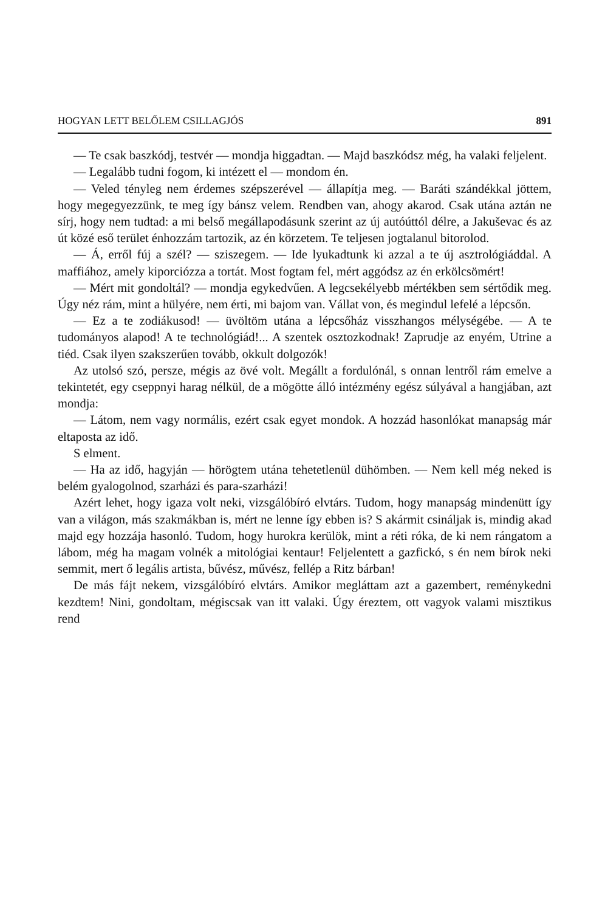HOGYAN LETT BELŐLEM CSILLAGJÓS 891
— Te csak baszkódj, testvér — mondja higgadtan. — Majd baszkódsz még, ha valaki feljelent.
— Legalább tudni fogom, ki intézett el — mondom én.
— Veled tényleg nem érdemes szépszerével — állapítja meg. — Baráti szándékkal jöttem, hogy megegyezzünk, te meg így bánsz velem. Rendben van, ahogy akarod. Csak utána aztán ne sírj, hogy nem tudtad: a mi belső megállapodásunk szerint az új autóúttól délre, a Jakuševac és az út közé eső terület énhozzám tartozik, az én körzetem. Te teljesen jogtalanul bitorolod.
— Á, erről fúj a szél? — sziszegem. — Ide lyukadtunk ki azzal a te új asztrológiáddal. A maffiához, amely kiporciózza a tortát. Most fogtam fel, mért aggódsz az én erkölcsömért!
— Mért mit gondoltál? — mondja egykedvűen. A legcsekélyebb mértékben sem sértődik meg. Úgy néz rám, mint a hülyére, nem érti, mi bajom van. Vállat von, és megindul lefelé a lépcsőn.
— Ez a te zodiákusod! — üvöltöm utána a lépcsőház visszhangos mélységébe. — A te tudományos alapod! A te technológiád!... A szentek osztozkodnak! Zaprudje az enyém, Utrine a tiéd. Csak ilyen szakszerűen tovább, okkult dolgozók!
Az utolsó szó, persze, mégis az övé volt. Megállt a fordulónál, s onnan lentről rám emelve a tekintetét, egy cseppnyi harag nélkül, de a mögötte álló intézmény egész súlyával a hangjában, azt mondja:
— Látom, nem vagy normális, ezért csak egyet mondok. A hozzád hasonlókat manapság már eltaposta az idő.
S elment.
— Ha az idő, hagyján — hörögtem utána tehetetlenül dühömben. — Nem kell még neked is belém gyalogolnod, szarházi és para-szarházi!
Azért lehet, hogy igaza volt neki, vizsgálóbíró elvtárs. Tudom, hogy manapság mindenütt így van a világon, más szakmákban is, mért ne lenne így ebben is? S akármit csináljak is, mindig akad majd egy hozzája hasonló. Tudom, hogy hurokra kerülök, mint a réti róka, de ki nem rángatom a lábom, még ha magam volnék a mitológiai kentaur! Feljelentett a gazfickó, s én nem bírok neki semmit, mert ő legális artista, bűvész, művész, fellép a Ritz bárban!
De más fájt nekem, vizsgálóbíró elvtárs. Amikor megláttam azt a gazembert, reménykedni kezdtem! Nini, gondoltam, mégiscsak van itt valaki. Úgy éreztem, ott vagyok valami misztikus rend